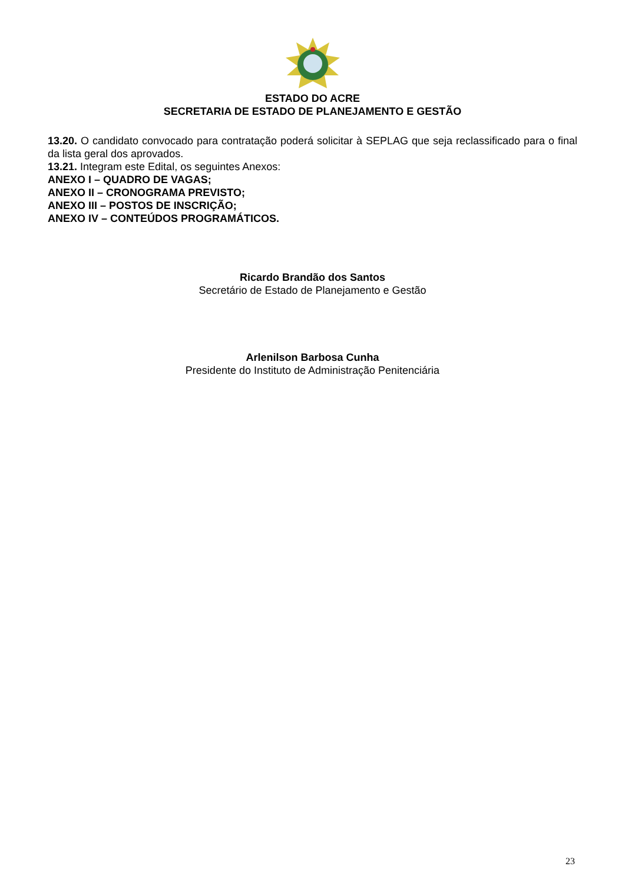ESTADO DO ACRE
SECRETARIA DE ESTADO DE PLANEJAMENTO E GESTÃO
13.20. O candidato convocado para contratação poderá solicitar à SEPLAG que seja reclassificado para o final da lista geral dos aprovados.
13.21. Integram este Edital, os seguintes Anexos:
ANEXO I – QUADRO DE VAGAS;
ANEXO II – CRONOGRAMA PREVISTO;
ANEXO III – POSTOS DE INSCRIÇÃO;
ANEXO IV – CONTEÚDOS PROGRAMÁTICOS.
Ricardo Brandão dos Santos
Secretário de Estado de Planejamento e Gestão
Arlenilson Barbosa Cunha
Presidente do Instituto de Administração Penitenciária
23